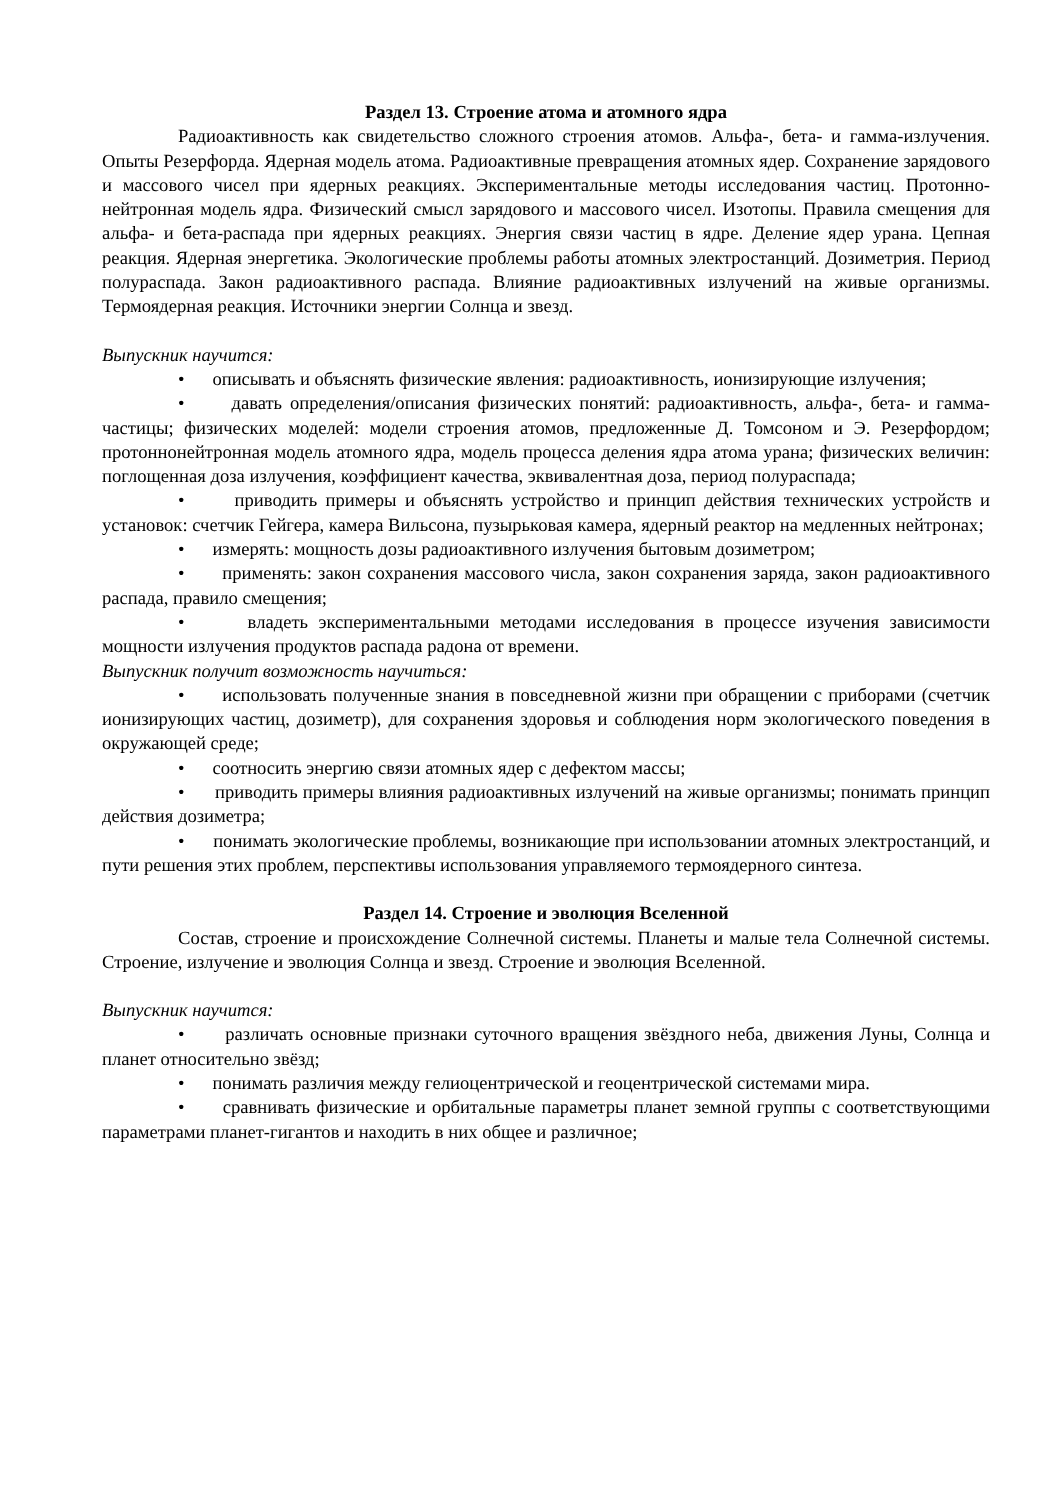Раздел 13. Строение атома и атомного ядра
Радиоактивность как свидетельство сложного строения атомов. Альфа-, бета- и гамма-излучения. Опыты Резерфорда. Ядерная модель атома. Радиоактивные превращения атомных ядер. Сохранение зарядового и массового чисел при ядерных реакциях. Экспериментальные методы исследования частиц. Протонно-нейтронная модель ядра. Физический смысл зарядового и массового чисел. Изотопы. Правила смещения для альфа- и бета-распада при ядерных реакциях. Энергия связи частиц в ядре. Деление ядер урана. Цепная реакция. Ядерная энергетика. Экологические проблемы работы атомных электростанций. Дозиметрия. Период полураспада. Закон радиоактивного распада. Влияние радиоактивных излучений на живые организмы. Термоядерная реакция. Источники энергии Солнца и звезд.
Выпускник научится:
• описывать и объяснять физические явления: радиоактивность, ионизирующие излучения;
• давать определения/описания физических понятий: радиоактивность, альфа-, бета- и гамма-частицы; физических моделей: модели строения атомов, предложенные Д. Томсоном и Э. Резерфордом; протоннонейтронная модель атомного ядра, модель процесса деления ядра атома урана; физических величин: поглощенная доза излучения, коэффициент качества, эквивалентная доза, период полураспада;
• приводить примеры и объяснять устройство и принцип действия технических устройств и установок: счетчик Гейгера, камера Вильсона, пузырьковая камера, ядерный реактор на медленных нейтронах;
• измерять: мощность дозы радиоактивного излучения бытовым дозиметром;
• применять: закон сохранения массового числа, закон сохранения заряда, закон радиоактивного распада, правило смещения;
• владеть экспериментальными методами исследования в процессе изучения зависимости мощности излучения продуктов распада радона от времени.
Выпускник получит возможность научиться:
• использовать полученные знания в повседневной жизни при обращении с приборами (счетчик ионизирующих частиц, дозиметр), для сохранения здоровья и соблюдения норм экологического поведения в окружающей среде;
• соотносить энергию связи атомных ядер с дефектом массы;
• приводить примеры влияния радиоактивных излучений на живые организмы; понимать принцип действия дозиметра;
• понимать экологические проблемы, возникающие при использовании атомных электростанций, и пути решения этих проблем, перспективы использования управляемого термоядерного синтеза.
Раздел 14. Строение и эволюция Вселенной
Состав, строение и происхождение Солнечной системы. Планеты и малые тела Солнечной системы. Строение, излучение и эволюция Солнца и звезд. Строение и эволюция Вселенной.
Выпускник научится:
• различать основные признаки суточного вращения звёздного неба, движения Луны, Солнца и планет относительно звёзд;
• понимать различия между гелиоцентрической и геоцентрической системами мира.
• сравнивать физические и орбитальные параметры планет земной группы с соответствующими параметрами планет-гигантов и находить в них общее и различное;